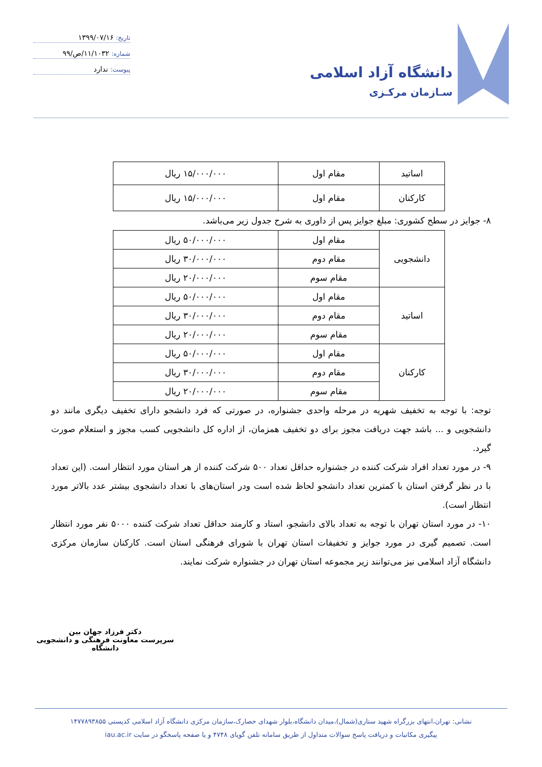دانشگاه آزاد اسلامی
سـازمان مرکـزی
تاریخ: ۱۳۹۹/۰۷/۱۶
شماره: ۱۱/۱۰۳۲/ص/۹۹
پیوست: ندارد
| اساتید | مقام اول | ۱۵/۰۰۰/۰۰۰ ریال |
| کارکنان | مقام اول | ۱۵/۰۰۰/۰۰۰ ریال |
۸- جوایز در سطح کشوری: مبلغ جوایز پس از داوری به شرح جدول زیر می‌باشد.
| دانشجویی | مقام اول | ۵۰/۰۰۰/۰۰۰ ریال |
| | مقام دوم | ۳۰/۰۰۰/۰۰۰ ریال |
| | مقام سوم | ۲۰/۰۰۰/۰۰۰ ریال |
| اساتید | مقام اول | ۵۰/۰۰۰/۰۰۰ ریال |
| | مقام دوم | ۳۰/۰۰۰/۰۰۰ ریال |
| | مقام سوم | ۲۰/۰۰۰/۰۰۰ ریال |
| کارکنان | مقام اول | ۵۰/۰۰۰/۰۰۰ ریال |
| | مقام دوم | ۳۰/۰۰۰/۰۰۰ ریال |
| | مقام سوم | ۲۰/۰۰۰/۰۰۰ ریال |
توجه: با توجه به تخفیف شهریه در مرحله واحدی جشنواره، در صورتی که فرد دانشجو دارای تخفیف دیگری مانند دو دانشجویی و ... باشد جهت دریافت مجوز برای دو تخفیف همزمان، از اداره کل دانشجویی کسب مجوز و استعلام صورت گیرد.
۹- در مورد تعداد افراد شرکت کننده در جشنواره حداقل تعداد ۵۰۰ شرکت کننده از هر استان مورد انتظار است. (این تعداد با در نظر گرفتن استان با کمترین تعداد دانشجو لحاظ شده است ودر استان‌های با تعداد دانشجوی بیشتر عدد بالاتر مورد انتظار است).
۱۰- در مورد استان تهران با توجه به تعداد بالای دانشجو، استاد و کارمند حداقل تعداد شرکت کننده ۵۰۰۰ نفر مورد انتظار است. تصمیم گیری در مورد جوایز و تخفیفات استان تهران با شورای فرهنگی استان است. کارکنان سازمان مرکزی دانشگاه آزاد اسلامی نیز می‌توانند زیر مجموعه استان تهران در جشنواره شرکت نمایند.
دکتر فرزاد جهان بین
سرپرست معاونت فرهنگی و دانشجویی دانشگاه
نشانی: تهران،انتهای بزرگراه شهید ستاری(شمال)،میدان دانشگاه،بلوار شهدای حصارک،سازمان مرکزی دانشگاه آزاد اسلامی کدپستی ۱۴۷۷۸۹۳۸۵۵
پیگیری مکاتبات و دریافت پاسخ سوالات متداول از طریق سامانه تلفن گویای ۴۷۴۸ و یا صفحه پاسخگو در سایت iau.ac.ir